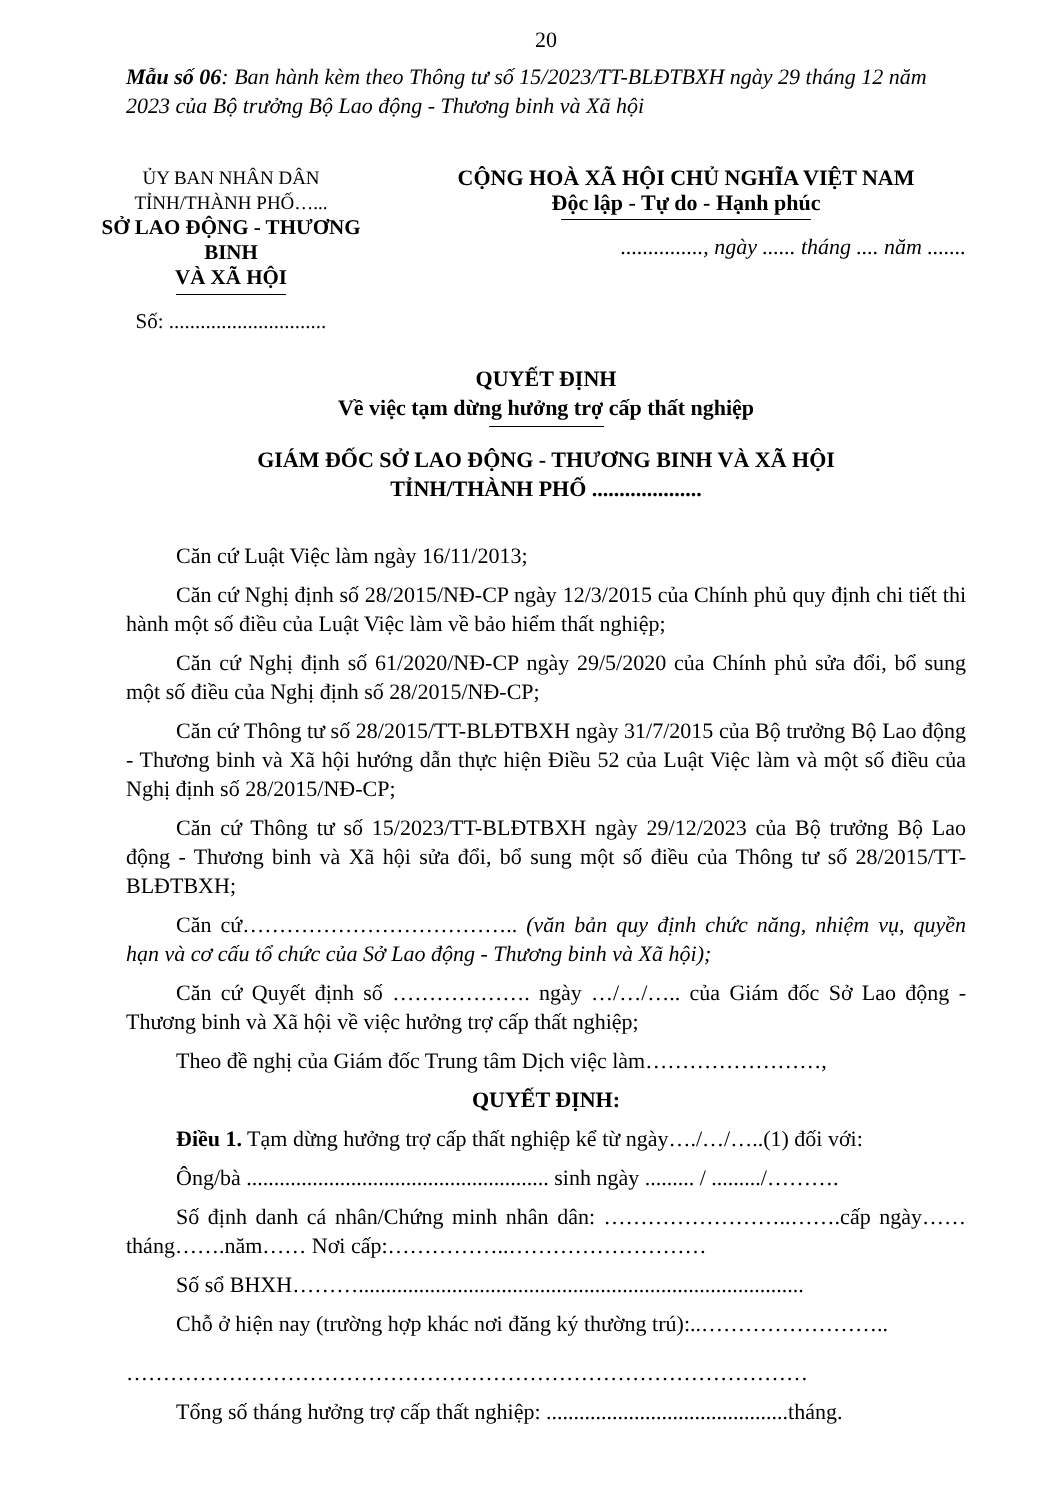20
Mẫu số 06: Ban hành kèm theo Thông tư số 15/2023/TT-BLĐTBXH ngày 29 tháng 12 năm 2023 của Bộ trưởng Bộ Lao động - Thương binh và Xã hội
ỦY BAN NHÂN DÂN TỈNH/THÀNH PHỐ…...
SỞ LAO ĐỘNG - THƯƠNG BINH
VÀ XÃ HỘI
Số: ..............................
CỘNG HOÀ XÃ HỘI CHỦ NGHĨA VIỆT NAM
Độc lập - Tự do - Hạnh phúc
..............., ngày ...... tháng .... năm .......
QUYẾT ĐỊNH
Về việc tạm dừng hưởng trợ cấp thất nghiệp
GIÁM ĐỐC SỞ LAO ĐỘNG - THƯƠNG BINH VÀ XÃ HỘI
TỈNH/THÀNH PHỐ ....................
Căn cứ Luật Việc làm ngày 16/11/2013;
Căn cứ Nghị định số 28/2015/NĐ-CP ngày 12/3/2015 của Chính phủ quy định chi tiết thi hành một số điều của Luật Việc làm về bảo hiểm thất nghiệp;
Căn cứ Nghị định số 61/2020/NĐ-CP ngày 29/5/2020 của Chính phủ sửa đổi, bổ sung một số điều của Nghị định số 28/2015/NĐ-CP;
Căn cứ Thông tư số 28/2015/TT-BLĐTBXH ngày 31/7/2015 của Bộ trưởng Bộ Lao động - Thương binh và Xã hội hướng dẫn thực hiện Điều 52 của Luật Việc làm và một số điều của Nghị định số 28/2015/NĐ-CP;
Căn cứ Thông tư số 15/2023/TT-BLĐTBXH ngày 29/12/2023 của Bộ trưởng Bộ Lao động - Thương binh và Xã hội sửa đổi, bổ sung một số điều của Thông tư số 28/2015/TT-BLĐTBXH;
Căn cứ……………………………….. (văn bản quy định chức năng, nhiệm vụ, quyền hạn và cơ cấu tổ chức của Sở Lao động - Thương binh và Xã hội);
Căn cứ Quyết định số ………………. ngày …/…/….. của Giám đốc Sở Lao động - Thương binh và Xã hội về việc hưởng trợ cấp thất nghiệp;
Theo đề nghị của Giám đốc Trung tâm Dịch việc làm……………………,
QUYẾT ĐỊNH:
Điều 1. Tạm dừng hưởng trợ cấp thất nghiệp kể từ ngày…./…/…..(1) đối với:
Ông/bà ....................................................... sinh ngày ......... / ........./……….
Số định danh cá nhân/Chứng minh nhân dân: ……………………..…….cấp ngày……tháng…….năm…… Nơi cấp:……………..………………………
Số sổ BHXH……….................................................................................
Chỗ ở hiện nay (trường hợp khác nơi đăng ký thường trú):..……………………..
…………………………………………………………………………………
Tổng số tháng hưởng trợ cấp thất nghiệp: ............................................tháng.